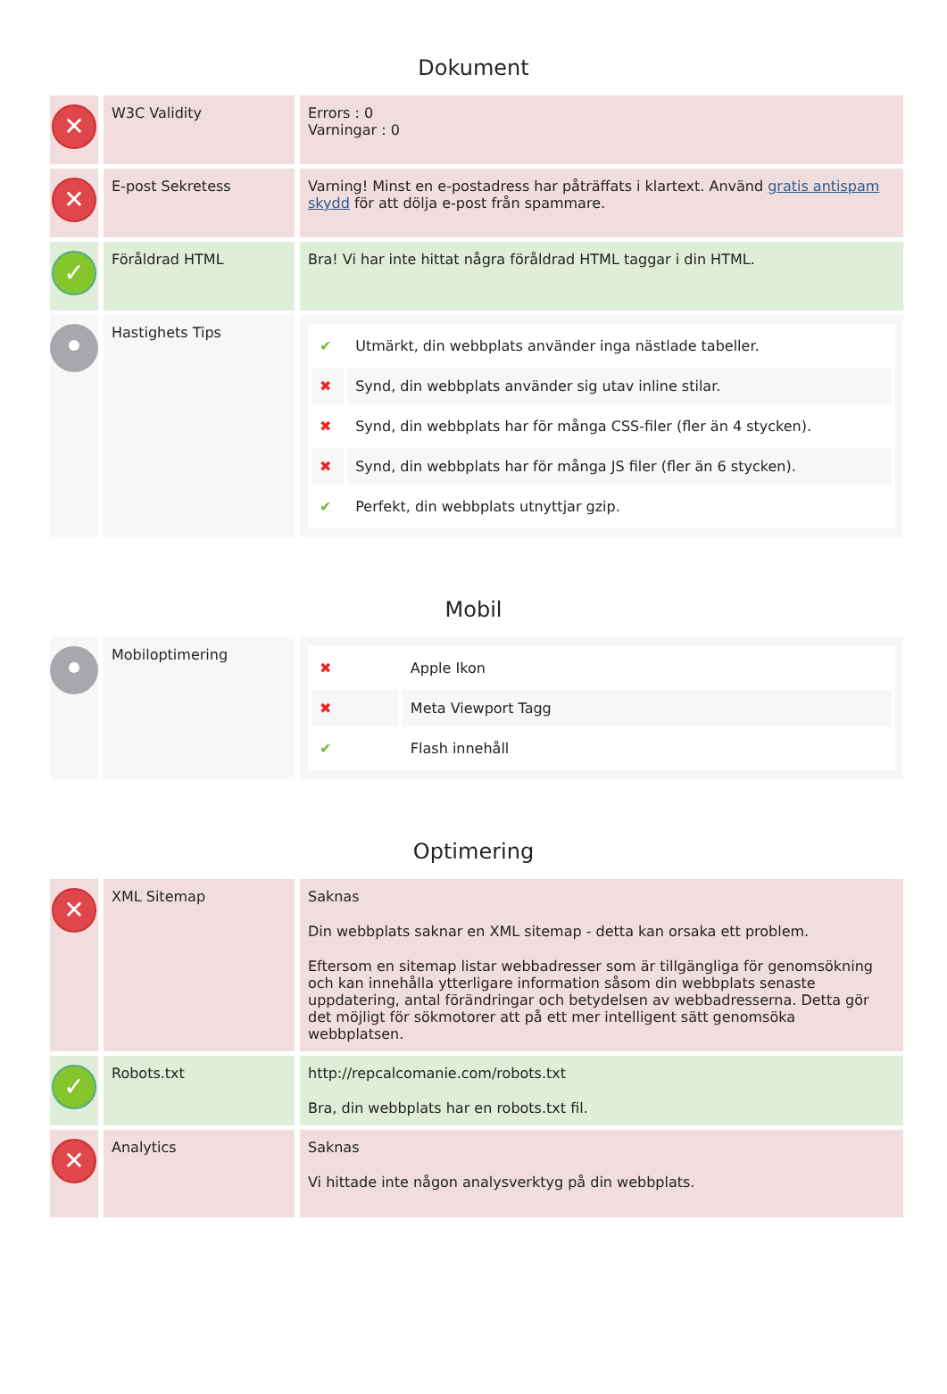Dokument
| ✕ | W3C Validity | Errors : 0 Varningar : 0 |
| ✕ | E-post Sekretess | Varning! Minst en e-postadress har påträffats i klartext. Använd gratis antispam skydd för att dölja e-post från spammare. |
| ✓ | Föråldrad HTML | Bra! Vi har inte hittat några föråldrad HTML taggar i din HTML. |
| | Hastighets Tips | / ✔ / Utmärkt, din webbplats använder inga nästlade tabeller. / / ✖ / Synd, din webbplats använder sig utav inline stilar. / / ✖ / Synd, din webbplats har för många CSS-filer (fler än 4 stycken). / / ✖ / Synd, din webbplats har för många JS filer (fler än 6 stycken). / / ✔ / Perfekt, din webbplats utnyttjar gzip. / |
Mobil
| | Mobiloptimering | / ✖ / Apple Ikon / / ✖ / Meta Viewport Tagg / / ✔ / Flash innehåll / |
Optimering
| ✕ | XML Sitemap | Saknas Din webbplats saknar en XML sitemap - detta kan orsaka ett problem. Eftersom en sitemap listar webbadresser som är tillgängliga för genomsökning och kan innehålla ytterligare information såsom din webbplats senaste uppdatering, antal förändringar och betydelsen av webbadresserna. Detta gör det möjligt för sökmotorer att på ett mer intelligent sätt genomsöka webbplatsen. |
| ✓ | Robots.txt | http://repcalcomanie.com/robots.txt Bra, din webbplats har en robots.txt fil. |
| ✕ | Analytics | Saknas Vi hittade inte någon analysverktyg på din webbplats. |